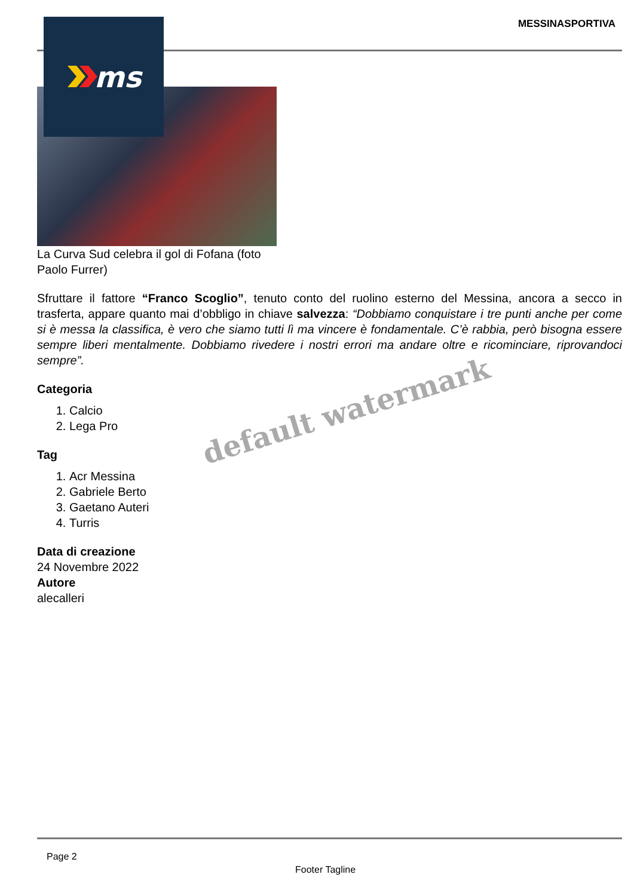MESSINASPORTIVA
La Curva Sud celebra il gol di Fofana (foto Paolo Furrer)
Sfruttare il fattore “Franco Scoglio”, tenuto conto del ruolino esterno del Messina, ancora a secco in trasferta, appare quanto mai d’obbligo in chiave salvezza: “Dobbiamo conquistare i tre punti anche per come si è messa la classifica, è vero che siamo tutti lì ma vincere è fondamentale. C’è rabbia, però bisogna essere sempre liberi mentalmente. Dobbiamo rivedere i nostri errori ma andare oltre e ricominciare, riprovandoci sempre”.
Categoria
1. Calcio
2. Lega Pro
Tag
1. Acr Messina
2. Gabriele Berto
3. Gaetano Auteri
4. Turris
Data di creazione
24 Novembre 2022
Autore
alecalleri
ms
default watermark
Page 2
Footer Tagline